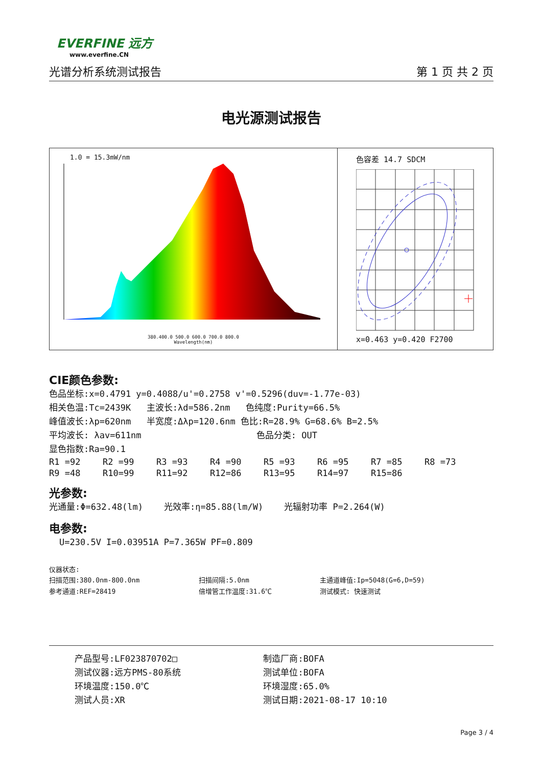EVERFINE 远方
www.everfine.CN
光谱分析系统测试报告 第 1 页 共 2 页
电光源测试报告
1.0 = 15.3mW/nm
380.400.0 500.0 600.0 700.0 800.0
Wavelength(nm)
色容差 14.7 SDCM
x=0.463 y=0.420 F2700
CIE颜色参数:
色品坐标:x=0.4791 y=0.4088/u'=0.2758 v'=0.5296(duv=-1.77e-03)
相关色温:Tc=2439K 主波长:λd=586.2nm 色纯度:Purity=66.5%
峰值波长:λp=620nm 半宽度:Δλp=120.6nm 色比:R=28.9% G=68.6% B=2.5%
平均波长: λav=611nm 色品分类: OUT
显色指数:Ra=90.1
| R1 =92 | R2 =99 | R3 =93 | R4 =90 | R5 =93 | R6 =95 | R7 =85 | R8 =73 |
| R9 =48 | R10=99 | R11=92 | R12=86 | R13=95 | R14=97 | R15=86 | |
光参数:
光通量:Φ=632.48(lm) 光效率:η=85.88(lm/W) 光辐射功率 P=2.264(W)
电参数:
U=230.5V I=0.03951A P=7.365W PF=0.809
仪器状态:
| 扫描范围:380.0nm-800.0nm | 扫描间隔:5.0nm | 主通道峰值:Ip=5048(G=6,D=59) |
| 参考通道:REF=28419 | 倍增管工作温度:31.6℃ | 测试模式: 快速测试 |
| 产品型号:LF023870702□ | 制造厂商:BOFA |
| 测试仪器:远方PMS-80系统 | 测试单位:BOFA |
| 环境温度:150.0℃ | 环境湿度:65.0% |
| 测试人员:XR | 测试日期:2021-08-17 10:10 |
Page 3 / 4